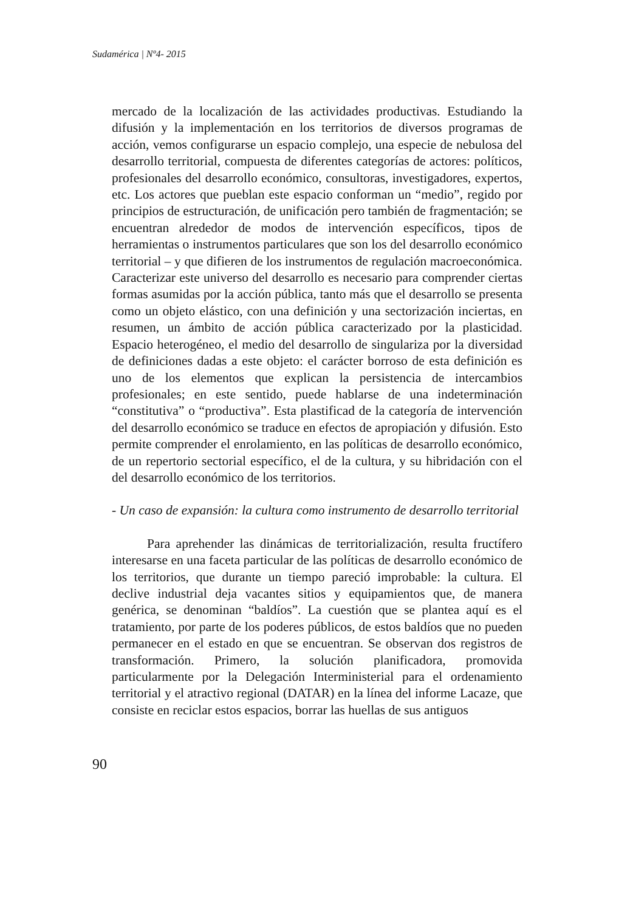Sudamérica | Nº4- 2015
mercado de la localización de las actividades productivas. Estudiando la difusión y la implementación en los territorios de diversos programas de acción, vemos configurarse un espacio complejo, una especie de nebulosa del desarrollo territorial, compuesta de diferentes categorías de actores: políticos, profesionales del desarrollo económico, consultoras, investigadores, expertos, etc. Los actores que pueblan este espacio conforman un “medio”, regido por principios de estructuración, de unificación pero también de fragmentación; se encuentran alrededor de modos de intervención específicos, tipos de herramientas o instrumentos particulares que son los del desarrollo económico territorial – y que difieren de los instrumentos de regulación macroeconómica. Caracterizar este universo del desarrollo es necesario para comprender ciertas formas asumidas por la acción pública, tanto más que el desarrollo se presenta como un objeto elástico, con una definición y una sectorización inciertas, en resumen, un ámbito de acción pública caracterizado por la plasticidad. Espacio heterogéneo, el medio del desarrollo de singulariza por la diversidad de definiciones dadas a este objeto: el carácter borroso de esta definición es uno de los elementos que explican la persistencia de intercambios profesionales; en este sentido, puede hablarse de una indeterminación “constitutiva” o “productiva”. Esta plastificad de la categoría de intervención del desarrollo económico se traduce en efectos de apropiación y difusión. Esto permite comprender el enrolamiento, en las políticas de desarrollo económico, de un repertorio sectorial específico, el de la cultura, y su hibridación con el del desarrollo económico de los territorios.
- Un caso de expansión: la cultura como instrumento de desarrollo territorial
Para aprehender las dinámicas de territorialización, resulta fructífero interesarse en una faceta particular de las políticas de desarrollo económico de los territorios, que durante un tiempo pareció improbable: la cultura. El declive industrial deja vacantes sitios y equipamientos que, de manera genérica, se denominan “baldíos”. La cuestión que se plantea aquí es el tratamiento, por parte de los poderes públicos, de estos baldíos que no pueden permanecer en el estado en que se encuentran. Se observan dos registros de transformación. Primero, la solución planificadora, promovida particularmente por la Delegación Interministerial para el ordenamiento territorial y el atractivo regional (DATAR) en la línea del informe Lacaze, que consiste en reciclar estos espacios, borrar las huellas de sus antiguos
90